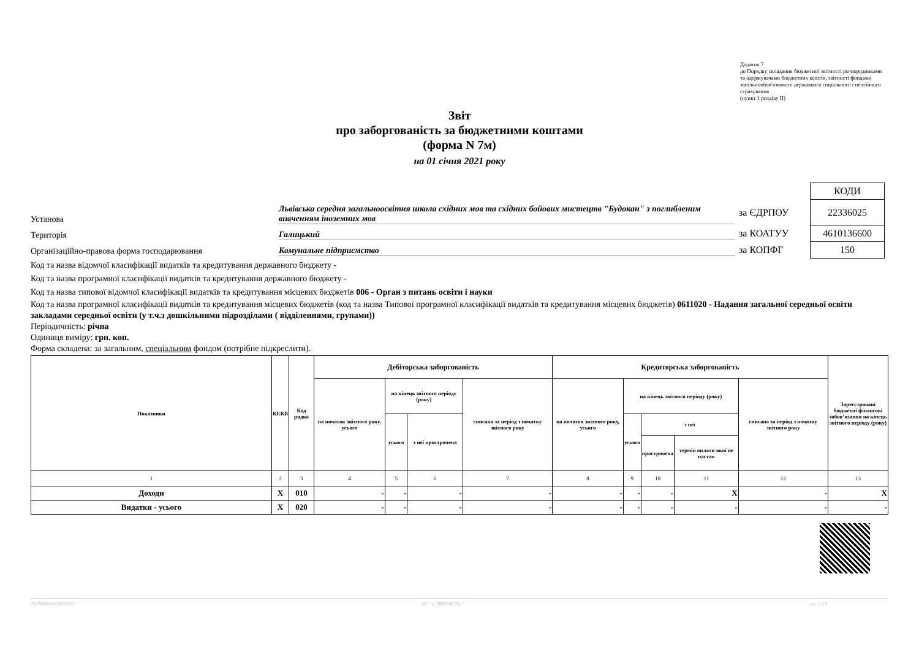Додаток 7
до Порядку складання бюджетної звітності розпорядниками та одержувачами бюджетних коштів, звітності фондами загальнообов'язкового державного соціального і пенсійного страхування
(пункт 1 розділу II)
Звіт
про заборгованість за бюджетними коштами
(форма N 7м)
на 01 січня 2021 року
Установа
Львівська середня загальноосвітня школа східних мов та східних бойових мистецтв "Будокан" з поглибленим вивченням іноземних мов
Територія
Галицький
Організаційно-правова форма господарювання
Комунальне підприємство
| | КОДИ |
| за ЄДРПОУ | 22336025 |
| за КОАТУУ | 4610136600 |
| за КОПФГ | 150 |
Код та назва відомчої класифікації видатків та кредитування державного бюджету -
Код та назва програмної класифікації видатків та кредитування державного бюджету -
Код та назва типової відомчої класифікації видатків та кредитування місцевих бюджетів 006 - Орган з питань освіти і науки
Код та назва програмної класифікації видатків та кредитування місцевих бюджетів (код та назва Типової програмної класифікації видатків та кредитування місцевих бюджетів) 0611020 - Надання загальної середньої освіти закладами середньої освіти (у т.ч.з дошкільними підрозділами ( відділеннями, групами))
Періодичність: річна
Одиниця виміру: грн. коп.
Форма складена: за загальним, спеціальним фондом (потрібне підкреслити).
| Показники | КЕКВ | Код рядка | Дебіторська заборгованість | | | | Кредиторська заборгованість | | | | | Зареєстровані бюджетні фінансові зобов’язання на кінець звітного періоду (року) |
| --- | --- | --- | --- | --- | --- | --- | --- | --- | --- | --- | --- | --- |
| | | | на початок звітного року, усього | на кінець звітного періоду (року) | | списана за період з початку звітного року | на початок звітного року, усього | на кінець звітного періоду (року) | | | списана за період з початку звітного року | |
| | | | | усього | з неї прострочена | | | усього | з неї | | | |
| | | | | | | | | | прострочена | термін оплати якої не настав | | |
| 1 | 2 | 3 | 4 | 5 | 6 | 7 | 8 | 9 | 10 | 11 | 12 | 13 |
| Доходи | X | 010 | - | - | - | - | - | - | - | X | - | X |
| Видатки - усього | X | 020 | - | - | - | - | - | - | - | - | - | - |
202100000023871655 АС " Є-ЗВІТНІСТЬ " ст. 1 з 4